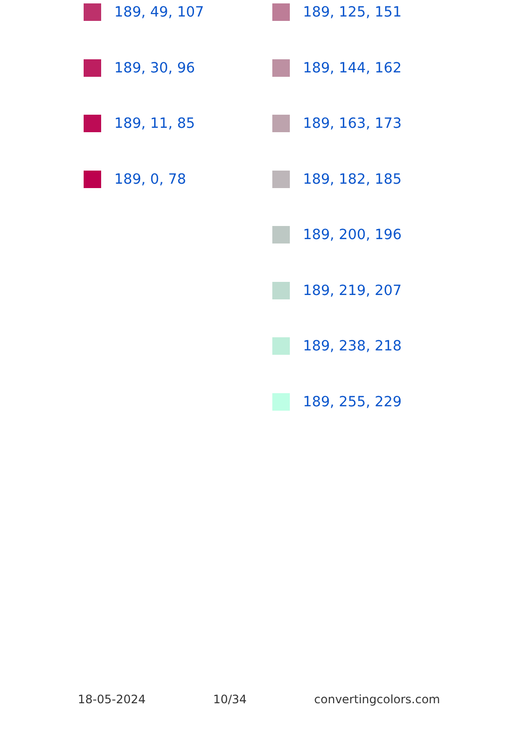189, 49, 107
189, 30, 96
189, 11, 85
189, 0, 78
189, 125, 151
189, 144, 162
189, 163, 173
189, 182, 185
189, 200, 196
189, 219, 207
189, 238, 218
189, 255, 229
18-05-2024 10/34 convertingcolors.com